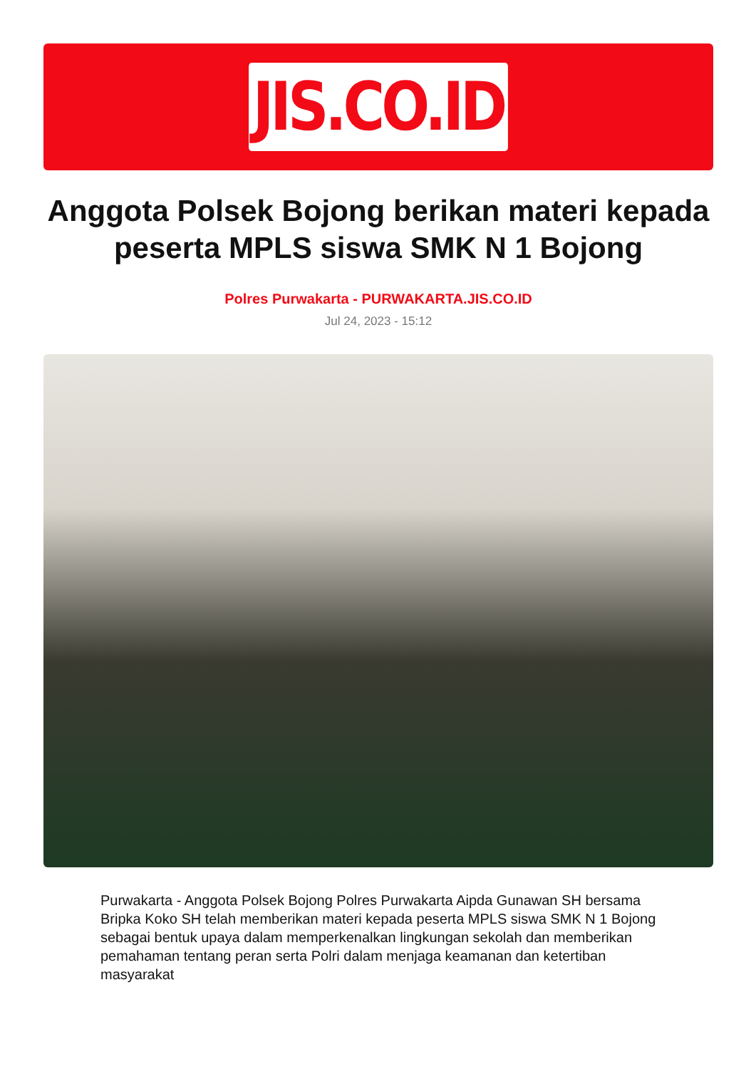JIS.CO.ID
Anggota Polsek Bojong berikan materi kepada peserta MPLS siswa SMK N 1 Bojong
Polres Purwakarta - PURWAKARTA.JIS.CO.ID
Jul 24, 2023 - 15:12
Purwakarta - Anggota Polsek Bojong Polres Purwakarta Aipda Gunawan SH bersama Bripka Koko SH telah memberikan materi kepada peserta MPLS siswa SMK N 1 Bojong sebagai bentuk upaya dalam memperkenalkan lingkungan sekolah dan memberikan pemahaman tentang peran serta Polri dalam menjaga keamanan dan ketertiban masyarakat